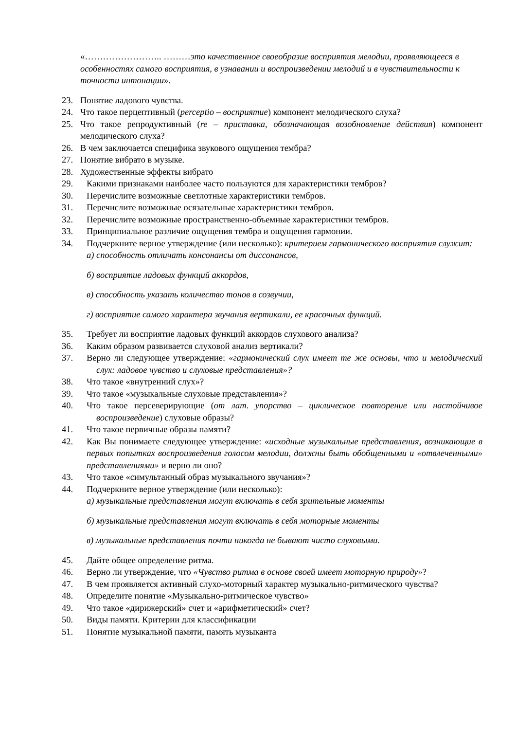«…………………….. ………это качественное своеобразие восприятия мелодии, проявляющееся в особенностях самого восприятия, в узнавании и воспроизведении мелодий и в чувствительности к точности интонации».
23. Понятие ладового чувства.
24. Что такое перцептивный (perceptio – восприятие) компонент мелодического слуха?
25. Что такое репродуктивный (re – приставка, обозначающая возобновление действия) компонент мелодического слуха?
26. В чем заключается специфика звукового ощущения тембра?
27. Понятие вибрато в музыке.
28. Художественные эффекты вибрато
29. Какими признаками наиболее часто пользуются для характеристики тембров?
30. Перечислите возможные светлотные характеристики тембров.
31. Перечислите возможные осязательные характеристики тембров.
32. Перечислите возможные пространственно-объемные характеристики тембров.
33. Принципиальное различие ощущения тембра и ощущения гармонии.
34. Подчеркните верное утверждение (или несколько): критерием гармонического восприятия служит:
а) способность отличать консонансы от диссонансов,
б) восприятие ладовых функций аккордов,
в) способность указать количество тонов в созвучии,
г) восприятие самого характера звучания вертикали, ее красочных функций.
35. Требует ли восприятие ладовых функций аккордов слухового анализа?
36. Каким образом развивается слуховой анализ вертикали?
37. Верно ли следующее утверждение: «гармонический слух имеет те же основы, что и мелодический слух: ладовое чувство и слуховые представления»?
38. Что такое «внутренний слух»?
39. Что такое «музыкальные слуховые представления»?
40. Что такое персеверирующие (от лат. упорство – циклическое повторение или настойчивое воспроизведение) слуховые образы?
41. Что такое первичные образы памяти?
42. Как Вы понимаете следующее утверждение: «исходные музыкальные представления, возникающие в первых попытках воспроизведения голосом мелодии, должны быть обобщенными и «отвлеченными» представлениями» и верно ли оно?
43. Что такое «симультанный образ музыкального звучания»?
44. Подчеркните верное утверждение (или несколько):
а) музыкальные представления могут включать в себя зрительные моменты
б) музыкальные представления могут включать в себя моторные моменты
в) музыкальные представления почти никогда не бывают чисто слуховыми.
45. Дайте общее определение ритма.
46. Верно ли утверждение, что «Чувство ритма в основе своей имеет моторную природу»?
47. В чем проявляется активный слухо-моторный характер музыкально-ритмического чувства?
48. Определите понятие «Музыкально-ритмическое чувство»
49. Что такое «дирижерский» счет и «арифметический» счет?
50. Виды памяти. Критерии для классификации
51. Понятие музыкальной памяти, память музыканта